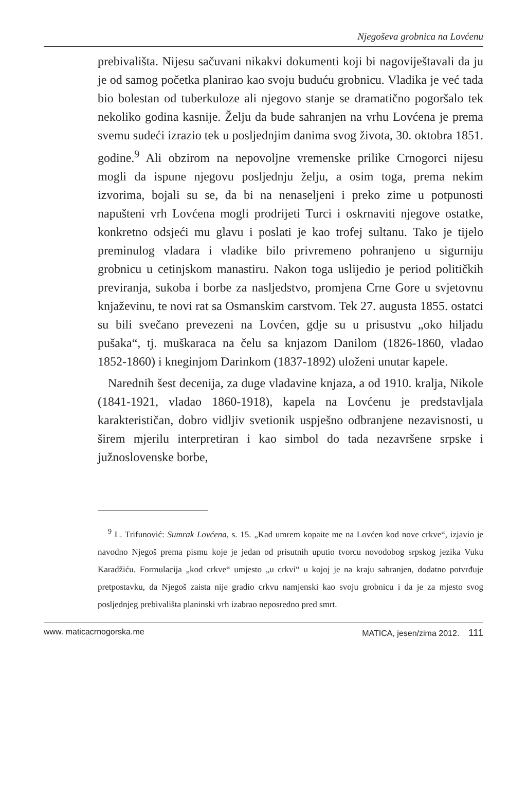Njegoševa grobnica na Lovćenu
prebivališta. Nijesu sačuvani nikakvi dokumenti koji bi nagoviještavali da ju je od samog početka planirao kao svoju buduću grobnicu. Vladika je već tada bio bolestan od tuberkuloze ali njegovo stanje se dramatično pogoršalo tek nekoliko godina kasnije. Želju da bude sahranjen na vrhu Lovćena je prema svemu sudeći izrazio tek u posljednjim danima svog života, 30. oktobra 1851. godine.<sup>9</sup> Ali obzirom na nepovoljne vremenske prilike Crnogorci nijesu mogli da ispune njegovu posljednju želju, a osim toga, prema nekim izvorima, bojali su se, da bi na nenaseljeni i preko zime u potpunosti napušteni vrh Lovćena mogli prodrijeti Turci i oskrnaviti njegove ostatke, konkretno odsjeći mu glavu i poslati je kao trofej sultanu. Tako je tijelo preminulog vladara i vladike bilo privremeno pohranjeno u sigurniju grobnicu u cetinjskom manastiru. Nakon toga uslijedio je period političkih previranja, sukoba i borbe za nasljedstvo, promjena Crne Gore u svjetovnu knjaževinu, te novi rat sa Osmanskim carstvom. Tek 27. augusta 1855. ostatci su bili svečano prevezeni na Lovćen, gdje su u prisustvu „oko hiljadu pušaka“, tj. muškaraca na čelu sa knjazom Danilom (1826-1860, vladao 1852-1860) i kneginjom Darinkom (1837-1892) uloženi unutar kapele.
Narednih šest decenija, za duge vladavine knjaza, a od 1910. kralja, Nikole (1841-1921, vladao 1860-1918), kapela na Lovćenu je predstavljala karakterističan, dobro vidljiv svetionik uspješno odbranjene nezavisnosti, u širem mjerilu interpretiran i kao simbol do tada nezavršene srpske i južnoslovenske borbe,
<sup>9</sup> L. Trifunović: Sumrak Lovćena, s. 15. „Kad umrem kopaite me na Lovćen kod nove crkve“, izjavio je navodno Njegoš prema pismu koje je jedan od prisutnih uputio tvorcu novodobog srpskog jezika Vuku Karadžiću. Formulacija „kod crkve“ umjesto „u crkvi“ u kojoj je na kraju sahranjen, dodatno potvrđuje pretpostavku, da Njegoš zaista nije gradio crkvu namjenski kao svoju grobnicu i da je za mjesto svog posljednjeg prebivališta planinski vrh izabrao neposredno pred smrt.
www. maticacrnogorska.me MATICA, jesen/zima 2012. 111